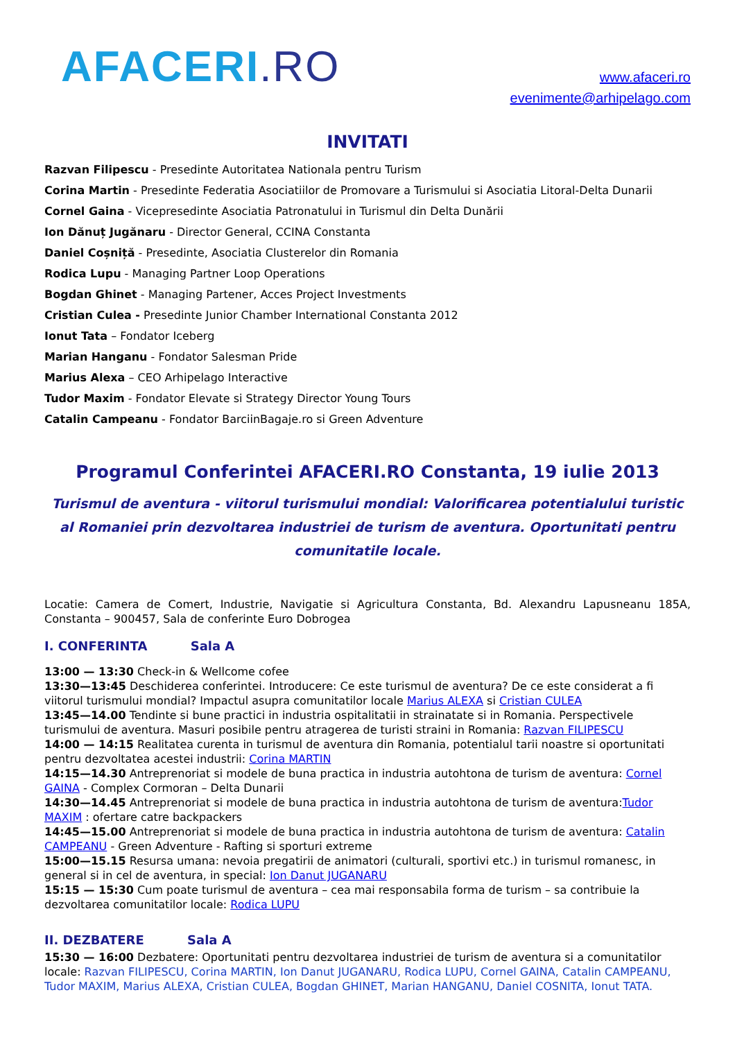AFACERI.RO
www.afaceri.ro
evenimente@arhipelago.com
INVITATI
Razvan Filipescu - Presedinte Autoritatea Nationala pentru Turism
Corina Martin - Presedinte Federatia Asociatiilor de Promovare a Turismului si Asociatia Litoral-Delta Dunarii
Cornel Gaina - Vicepresedinte Asociatia Patronatului in Turismul din Delta Dunării
Ion Dănuț Jugănaru - Director General, CCINA Constanta
Daniel Coșniță - Presedinte, Asociatia Clusterelor din Romania
Rodica Lupu - Managing Partner Loop Operations
Bogdan Ghinet - Managing Partener, Acces Project Investments
Cristian Culea - Presedinte Junior Chamber International Constanta 2012
Ionut Tata – Fondator Iceberg
Marian Hanganu - Fondator Salesman Pride
Marius Alexa – CEO Arhipelago Interactive
Tudor Maxim - Fondator Elevate si Strategy Director Young Tours
Catalin Campeanu - Fondator BarciinBagaje.ro si Green Adventure
Programul Conferintei AFACERI.RO Constanta, 19 iulie 2013
Turismul de aventura - viitorul turismului mondial: Valorificarea potentialului turistic al Romaniei prin dezvoltarea industriei de turism de aventura. Oportunitati pentru comunitatile locale.
Locatie: Camera de Comert, Industrie, Navigatie si Agricultura Constanta, Bd. Alexandru Lapusneanu 185A, Constanta – 900457, Sala de conferinte Euro Dobrogea
I. CONFERINTA Sala A
13:00 — 13:30 Check-in & Wellcome cofee
13:30—13:45 Deschiderea conferintei. Introducere: Ce este turismul de aventura? De ce este considerat a fi viitorul turismului mondial? Impactul asupra comunitatilor locale Marius ALEXA si Cristian CULEA
13:45—14.00 Tendinte si bune practici in industria ospitalitatii in strainatate si in Romania. Perspectivele turismului de aventura. Masuri posibile pentru atragerea de turisti straini in Romania: Razvan FILIPESCU
14:00 — 14:15 Realitatea curenta in turismul de aventura din Romania, potentialul tarii noastre si oportunitati pentru dezvoltatea acestei industrii: Corina MARTIN
14:15—14.30 Antreprenoriat si modele de buna practica in industria autohtona de turism de aventura: Cornel GAINA - Complex Cormoran – Delta Dunarii
14:30—14.45 Antreprenoriat si modele de buna practica in industria autohtona de turism de aventura:Tudor MAXIM : ofertare catre backpackers
14:45—15.00 Antreprenoriat si modele de buna practica in industria autohtona de turism de aventura: Catalin CAMPEANU - Green Adventure - Rafting si sporturi extreme
15:00—15.15 Resursa umana: nevoia pregatirii de animatori (culturali, sportivi etc.) in turismul romanesc, in general si in cel de aventura, in special: Ion Danut JUGANARU
15:15 — 15:30 Cum poate turismul de aventura – cea mai responsabila forma de turism – sa contribuie la dezvoltarea comunitatilor locale: Rodica LUPU
II. DEZBATERE Sala A
15:30 — 16:00 Dezbatere: Oportunitati pentru dezvoltarea industriei de turism de aventura si a comunitatilor locale: Razvan FILIPESCU, Corina MARTIN, Ion Danut JUGANARU, Rodica LUPU, Cornel GAINA, Catalin CAMPEANU, Tudor MAXIM, Marius ALEXA, Cristian CULEA, Bogdan GHINET, Marian HANGANU, Daniel COSNITA, Ionut TATA.